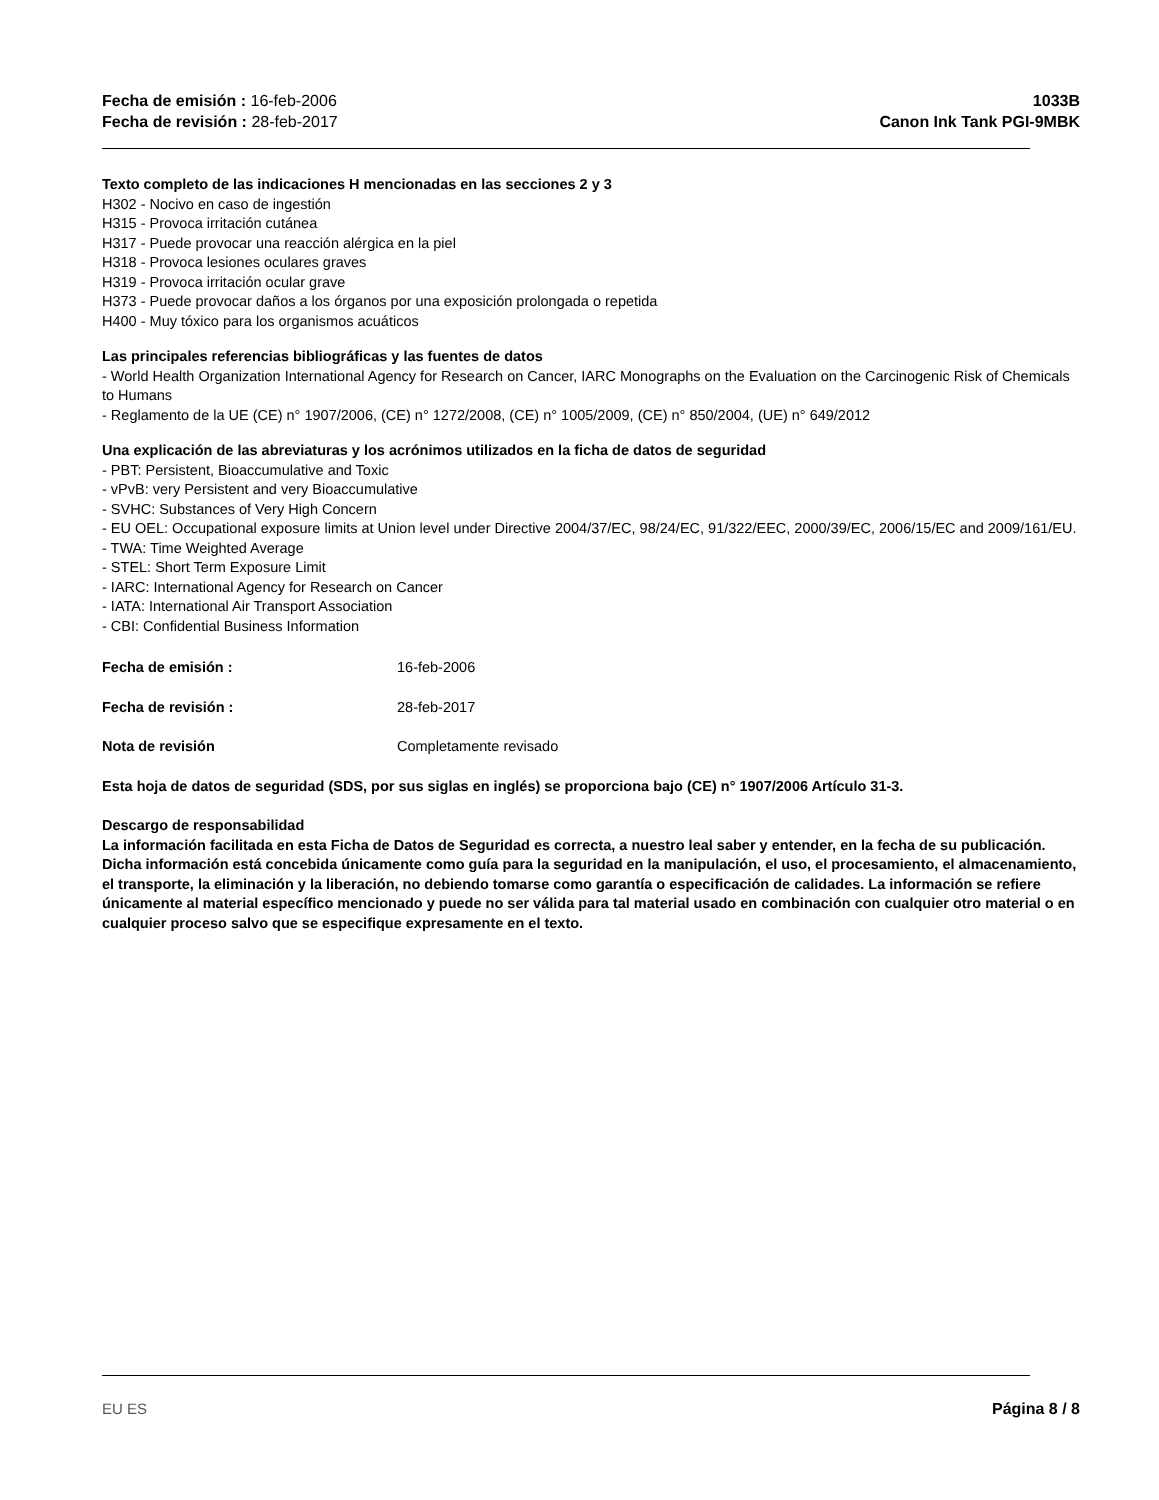Fecha de emisión : 16-feb-2006
Fecha de revisión : 28-feb-2017
1033B
Canon Ink Tank PGI-9MBK
Texto completo de las indicaciones H mencionadas en las secciones 2 y 3
H302 - Nocivo en caso de ingestión
H315 - Provoca irritación cutánea
H317 - Puede provocar una reacción alérgica en la piel
H318 - Provoca lesiones oculares graves
H319 - Provoca irritación ocular grave
H373 - Puede provocar daños a los órganos por una exposición prolongada o repetida
H400 - Muy tóxico para los organismos acuáticos
Las principales referencias bibliográficas y las fuentes de datos
- World Health Organization International Agency for Research on Cancer, IARC Monographs on the Evaluation on the Carcinogenic Risk of Chemicals to Humans
- Reglamento de la UE (CE) n° 1907/2006, (CE) n° 1272/2008, (CE) n° 1005/2009, (CE) n° 850/2004, (UE) n° 649/2012
Una explicación de las abreviaturas y los acrónimos utilizados en la ficha de datos de seguridad
- PBT: Persistent, Bioaccumulative and Toxic
- vPvB: very Persistent and very Bioaccumulative
- SVHC: Substances of Very High Concern
- EU OEL: Occupational exposure limits at Union level under Directive 2004/37/EC, 98/24/EC, 91/322/EEC, 2000/39/EC, 2006/15/EC and 2009/161/EU.
- TWA: Time Weighted Average
- STEL: Short Term Exposure Limit
- IARC: International Agency for Research on Cancer
- IATA: International Air Transport Association
- CBI: Confidential Business Information
Fecha de emisión : 16-feb-2006
Fecha de revisión : 28-feb-2017
Nota de revisión Completamente revisado
Esta hoja de datos de seguridad (SDS, por sus siglas en inglés) se proporciona bajo (CE) n° 1907/2006 Artículo 31-3.
Descargo de responsabilidad
La información facilitada en esta Ficha de Datos de Seguridad es correcta, a nuestro leal saber y entender, en la fecha de su publicación. Dicha información está concebida únicamente como guía para la seguridad en la manipulación, el uso, el procesamiento, el almacenamiento, el transporte, la eliminación y la liberación, no debiendo tomarse como garantía o especificación de calidades. La información se refiere únicamente al material específico mencionado y puede no ser válida para tal material usado en combinación con cualquier otro material o en cualquier proceso salvo que se especifique expresamente en el texto.
EU ES Página 8 / 8